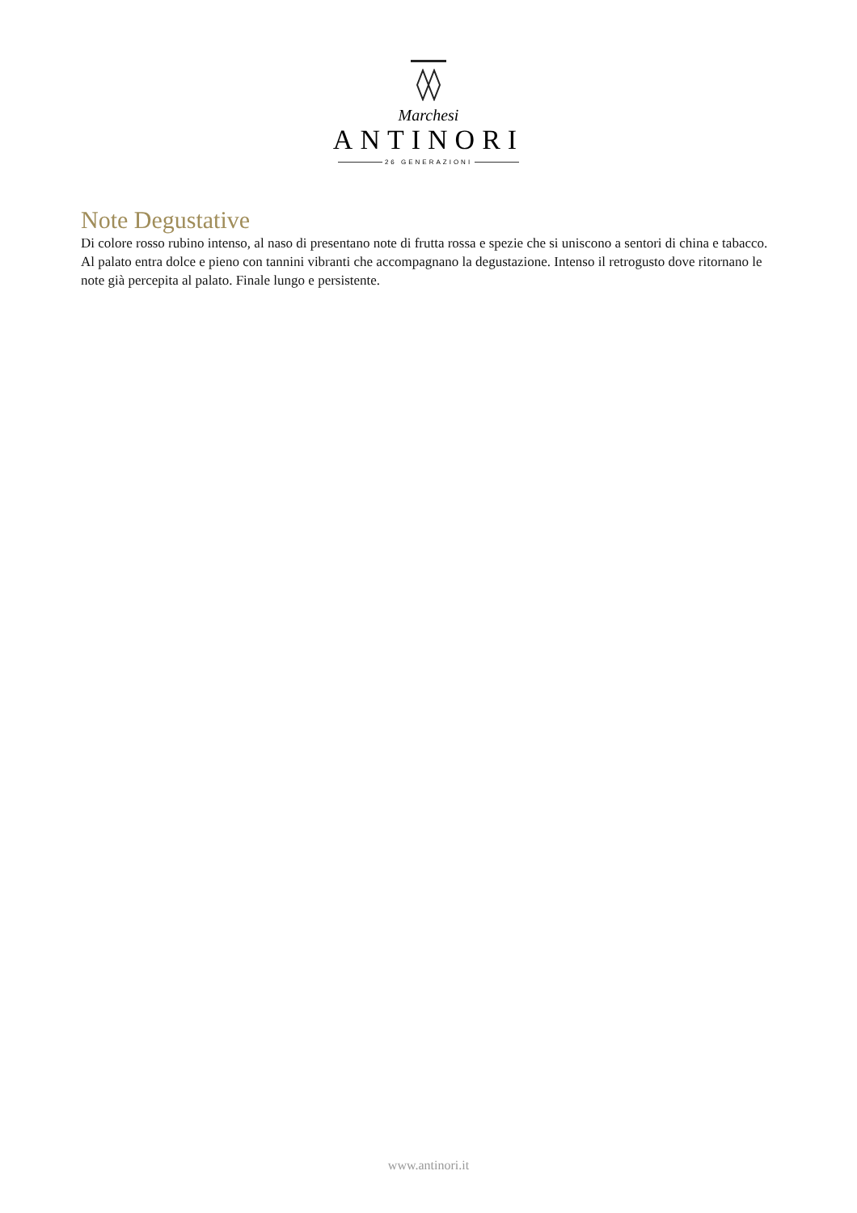Marchesi
ANTINORI
26 GENERAZIONI
Note Degustative
Di colore rosso rubino intenso, al naso di presentano note di frutta rossa e spezie che si uniscono a sentori di china e tabacco. Al palato entra dolce e pieno con tannini vibranti che accompagnano la degustazione. Intenso il retrogusto dove ritornano le note già percepita al palato. Finale lungo e persistente.
www.antinori.it